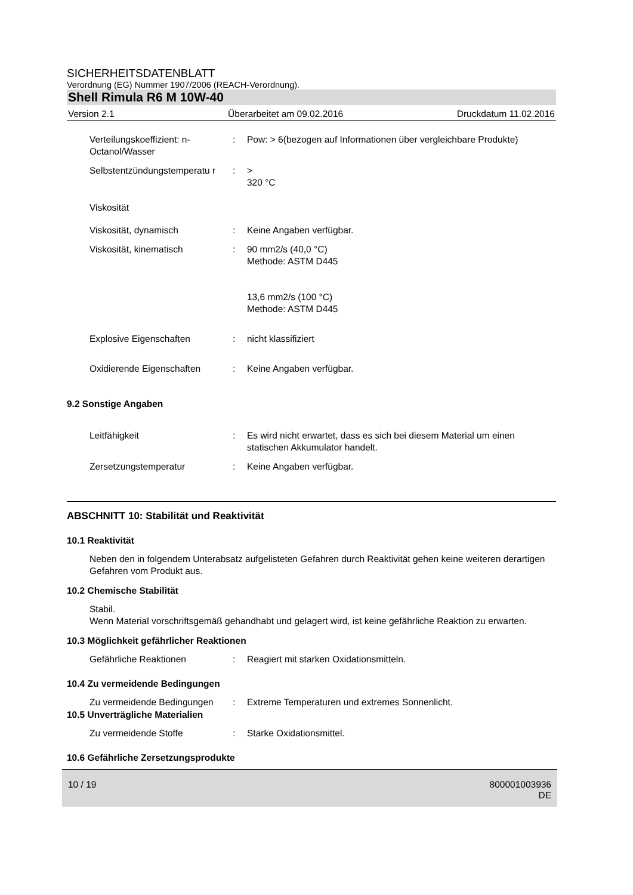SICHERHEITSDATENBLATT
Verordnung (EG) Nummer 1907/2006 (REACH-Verordnung).
Shell Rimula R6 M 10W-40
Version 2.1 Überarbeitet am 09.02.2016 Druckdatum 11.02.2016
Verteilungskoeffizient: n-Octanol/Wasser
: Pow: > 6(bezogen auf Informationen über vergleichbare Produkte)
Selbstentzündungstemperatu r
: >
320 °C
Viskosität
Viskosität, dynamisch : Keine Angaben verfügbar.
Viskosität, kinematisch : 90 mm2/s (40,0 °C)
Methode: ASTM D445
13,6 mm2/s (100 °C)
Methode: ASTM D445
Explosive Eigenschaften : nicht klassifiziert
Oxidierende Eigenschaften : Keine Angaben verfügbar.
9.2 Sonstige Angaben
Leitfähigkeit : Es wird nicht erwartet, dass es sich bei diesem Material um einen statischen Akkumulator handelt.
Zersetzungstemperatur : Keine Angaben verfügbar.
ABSCHNITT 10: Stabilität und Reaktivität
10.1 Reaktivität
Neben den in folgendem Unterabsatz aufgelisteten Gefahren durch Reaktivität gehen keine weiteren derartigen Gefahren vom Produkt aus.
10.2 Chemische Stabilität
Stabil.
Wenn Material vorschriftsgemäß gehandhabt und gelagert wird, ist keine gefährliche Reaktion zu erwarten.
10.3 Möglichkeit gefährlicher Reaktionen
Gefährliche Reaktionen : Reagiert mit starken Oxidationsmitteln.
10.4 Zu vermeidende Bedingungen
Zu vermeidende Bedingungen
: Extreme Temperaturen und extremes Sonnenlicht.
10.5 Unverträgliche Materialien
Zu vermeidende Stoffe : Starke Oxidationsmittel.
10.6 Gefährliche Zersetzungsprodukte
10 / 19 800001003936
DE